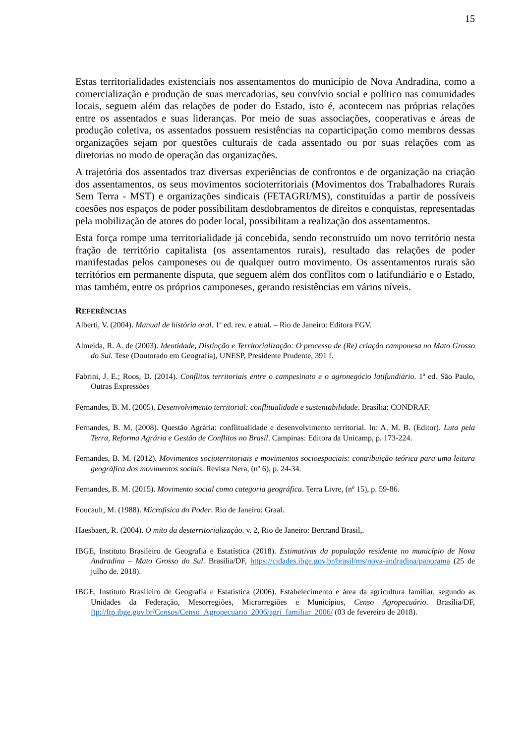15
Estas territorialidades existenciais nos assentamentos do município de Nova Andradina, como a comercialização e produção de suas mercadorias, seu convívio social e político nas comunidades locais, seguem além das relações de poder do Estado, isto é, acontecem nas próprias relações entre os assentados e suas lideranças. Por meio de suas associações, cooperativas e áreas de produção coletiva, os assentados possuem resistências na coparticipação como membros dessas organizações sejam por questões culturais de cada assentado ou por suas relações com as diretorias no modo de operação das organizações.
A trajetória dos assentados traz diversas experiências de confrontos e de organização na criação dos assentamentos, os seus movimentos socioterritoriais (Movimentos dos Trabalhadores Rurais Sem Terra - MST) e organizações sindicais (FETAGRI/MS), constituídas a partir de possíveis coesões nos espaços de poder possibilitam desdobramentos de direitos e conquistas, representadas pela mobilização de atores do poder local, possibilitam a realização dos assentamentos.
Esta força rompe uma territorialidade já concebida, sendo reconstruído um novo território nesta fração de território capitalista (os assentamentos rurais), resultado das relações de poder manifestadas pelos camponeses ou de qualquer outro movimento. Os assentamentos rurais são territórios em permanente disputa, que seguem além dos conflitos com o latifundiário e o Estado, mas também, entre os próprios camponeses, gerando resistências em vários níveis.
REFERÊNCIAS
Alberti, V. (2004). Manual de história oral. 1ª ed. rev. e atual. – Rio de Janeiro: Editora FGV.
Almeida, R. A. de (2003). Identidade, Distinção e Territorialização: O processo de (Re) criação camponesa no Mato Grosso do Sul. Tese (Doutorado em Geografia), UNESP, Presidente Prudente, 391 f.
Fabrini, J. E.; Roos, D. (2014). Conflitos territoriais entre o campesinato e o agronegócio latifundiário. 1ª ed. São Paulo, Outras Expressões
Fernandes, B. M. (2005). Desenvolvimento territorial: conflitualidade e sustentabilidade. Brasília: CONDRAF.
Fernandes, B. M. (2008). Questão Agrária: conflitualidade e desenvolvimento territorial. In: A. M. B. (Editor). Luta pela Terra, Reforma Agrária e Gestão de Conflitos no Brasil. Campinas: Editora da Unicamp, p. 173-224.
Fernandes, B. M. (2012). Movimentos socioterritoriais e movimentos socioespaciais: contribuição teórica para uma leitura geográfica dos movimentos sociais. Revista Nera, (nº 6), p. 24-34.
Fernandes, B. M. (2015). Movimento social como categoria geográfica. Terra Livre, (nº 15), p. 59-86.
Foucault, M. (1988). Microfísica do Poder. Rio de Janeiro: Graal.
Haesbaert, R. (2004). O mito da desterritorialização. v. 2, Rio de Janeiro: Bertrand Brasil,.
IBGE, Instituto Brasileiro de Geografia e Estatística (2018). Estimativas da população residente no município de Nova Andradina – Mato Grosso do Sul. Brasília/DF, https://cidades.ibge.gov.br/brasil/ms/nova-andradina/panorama (25 de julho de. 2018).
IBGE, Instituto Brasileiro de Geografia e Estatística (2006). Estabelecimento e área da agricultura familiar, segundo as Unidades da Federação, Mesorregiões, Microrregiões e Municípios, Censo Agropecuário. Brasília/DF, ftp://ftp.ibge.gov.br/Censos/Censo_Agropecuario_2006/agri_familiar_2006/ (03 de fevereiro de 2018).